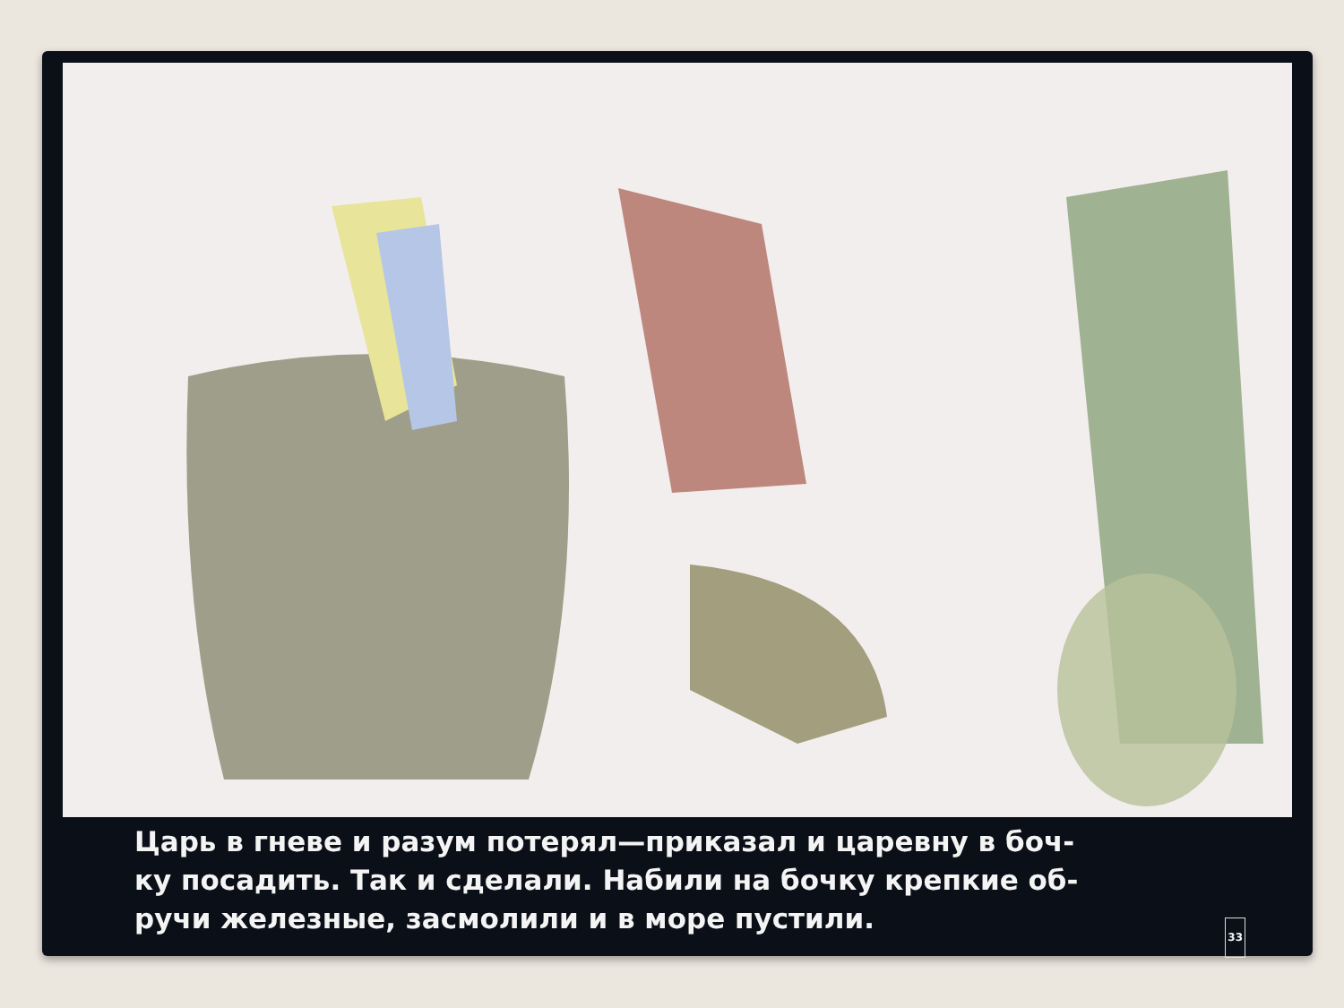Царь в гневе и разум потерял—приказал и царевну в боч-
ку посадить. Так и сделали. Набили на бочку крепкие об-
ручи железные, засмолили и в море пустили. 33